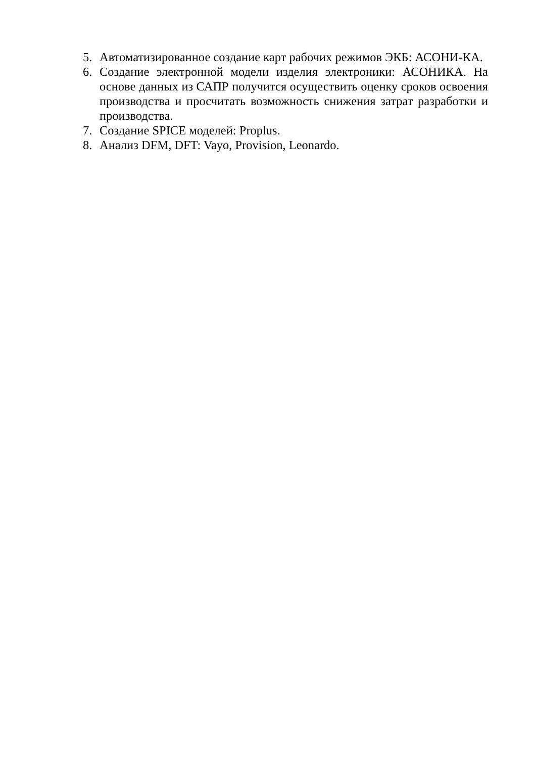5. Автоматизированное создание карт рабочих режимов ЭКБ: АСОНИ-КА.
6. Создание электронной модели изделия электроники: АСОНИКА. На основе данных из САПР получится осуществить оценку сроков освоения производства и просчитать возможность снижения затрат разработки и производства.
7. Создание SPICE моделей: Proplus.
8. Анализ DFM, DFT: Vayo, Provision, Leonardo.